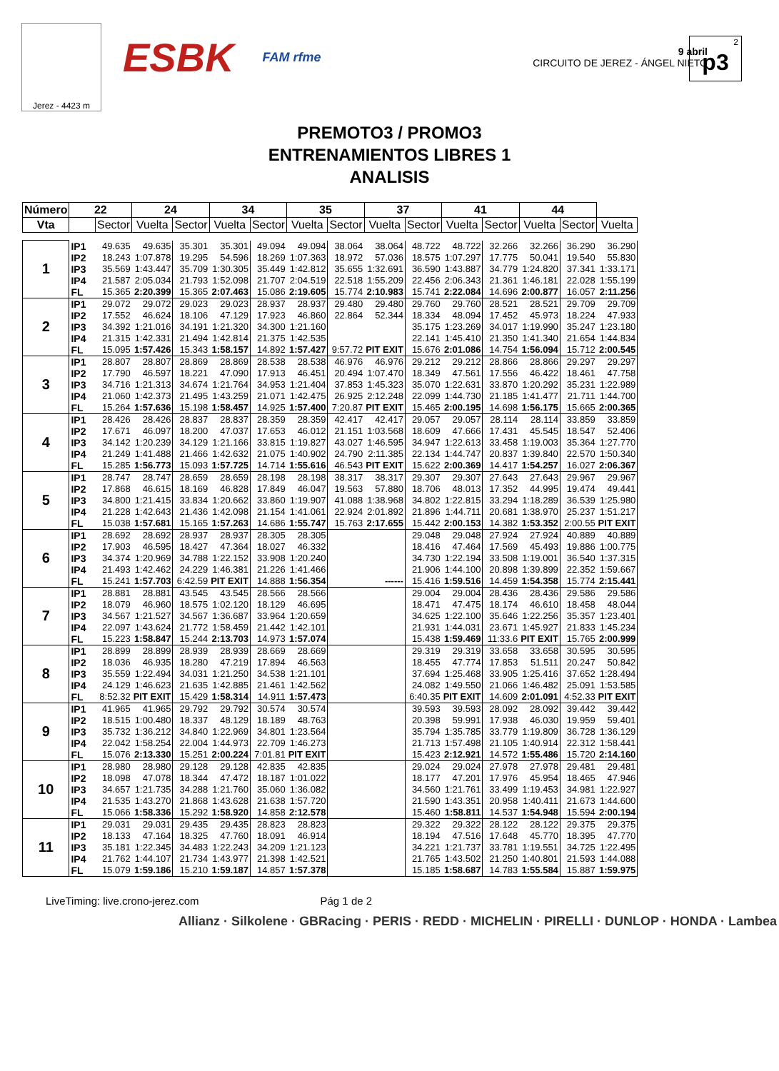Jerez - 4423 m
ESBK
FAM rfme
9 abril
CIRCUITO DE JEREZ - ÁNGEL NIETO
p3<sup>2</sup>
PREMOTO3 / PROMO3
ENTRENAMIENTOS LIBRES 1
ANALISIS
| Número | 22 | | 24 | | 34 | | 35 | | 37 | | 41 | | 44 | | |
| --- | --- | --- | --- | --- | --- | --- | --- | --- | --- | --- | --- | --- | --- | --- | --- |
| Vta | | Sector | Vuelta | Sector | Vuelta | Sector | Vuelta | Sector | Vuelta | Sector | Vuelta | Sector | Vuelta | Sector | Vuelta |
| 1 | IP1 | 49.635 | 49.635 | 35.301 | 35.301 | 49.094 | 49.094 | 38.064 | 38.064 | 48.722 | 48.722 | 32.266 | 32.266 | 36.290 | 36.290 |
| | IP2 | 18.243 | 1:07.878 | 19.295 | 54.596 | 18.269 | 1:07.363 | 18.972 | 57.036 | 18.575 | 1:07.297 | 17.775 | 50.041 | 19.540 | 55.830 |
| | IP3 | 35.569 | 1:43.447 | 35.709 | 1:30.305 | 35.449 | 1:42.812 | 35.655 | 1:32.691 | 36.590 | 1:43.887 | 34.779 | 1:24.820 | 37.341 | 1:33.171 |
| | IP4 | 21.587 | 2:05.034 | 21.793 | 1:52.098 | 21.707 | 2:04.519 | 22.518 | 1:55.209 | 22.456 | 2:06.343 | 21.361 | 1:46.181 | 22.028 | 1:55.199 |
| | FL | 15.365 | 2:20.399 | 15.365 | 2:07.463 | 15.086 | 2:19.605 | 15.774 | 2:10.983 | 15.741 | 2:22.084 | 14.696 | 2:00.877 | 16.057 | 2:11.256 |
| 2 | IP1 | 29.072 | 29.072 | 29.023 | 29.023 | 28.937 | 28.937 | 29.480 | 29.480 | 29.760 | 29.760 | 28.521 | 28.521 | 29.709 | 29.709 |
| | IP2 | 17.552 | 46.624 | 18.106 | 47.129 | 17.923 | 46.860 | 22.864 | 52.344 | 18.334 | 48.094 | 17.452 | 45.973 | 18.224 | 47.933 |
| | IP3 | 34.392 | 1:21.016 | 34.191 | 1:21.320 | 34.300 | 1:21.160 | | | 35.175 | 1:23.269 | 34.017 | 1:19.990 | 35.247 | 1:23.180 |
| | IP4 | 21.315 | 1:42.331 | 21.494 | 1:42.814 | 21.375 | 1:42.535 | | | 22.141 | 1:45.410 | 21.350 | 1:41.340 | 21.654 | 1:44.834 |
| | FL | 15.095 | 1:57.426 | 15.343 | 1:58.157 | 14.892 | 1:57.427 | 9:57.72 | PIT EXIT | 15.676 | 2:01.086 | 14.754 | 1:56.094 | 15.712 | 2:00.545 |
| 3 | IP1 | 28.807 | 28.807 | 28.869 | 28.869 | 28.538 | 28.538 | 46.976 | 46.976 | 29.212 | 29.212 | 28.866 | 28.866 | 29.297 | 29.297 |
| | IP2 | 17.790 | 46.597 | 18.221 | 47.090 | 17.913 | 46.451 | 20.494 | 1:07.470 | 18.349 | 47.561 | 17.556 | 46.422 | 18.461 | 47.758 |
| | IP3 | 34.716 | 1:21.313 | 34.674 | 1:21.764 | 34.953 | 1:21.404 | 37.853 | 1:45.323 | 35.070 | 1:22.631 | 33.870 | 1:20.292 | 35.231 | 1:22.989 |
| | IP4 | 21.060 | 1:42.373 | 21.495 | 1:43.259 | 21.071 | 1:42.475 | 26.925 | 2:12.248 | 22.099 | 1:44.730 | 21.185 | 1:41.477 | 21.711 | 1:44.700 |
| | FL | 15.264 | 1:57.636 | 15.198 | 1:58.457 | 14.925 | 1:57.400 | 7:20.87 | PIT EXIT | 15.465 | 2:00.195 | 14.698 | 1:56.175 | 15.665 | 2:00.365 |
| 4 | IP1 | 28.426 | 28.426 | 28.837 | 28.837 | 28.359 | 28.359 | 42.417 | 42.417 | 29.057 | 29.057 | 28.114 | 28.114 | 33.859 | 33.859 |
| | IP2 | 17.671 | 46.097 | 18.200 | 47.037 | 17.653 | 46.012 | 21.151 | 1:03.568 | 18.609 | 47.666 | 17.431 | 45.545 | 18.547 | 52.406 |
| | IP3 | 34.142 | 1:20.239 | 34.129 | 1:21.166 | 33.815 | 1:19.827 | 43.027 | 1:46.595 | 34.947 | 1:22.613 | 33.458 | 1:19.003 | 35.364 | 1:27.770 |
| | IP4 | 21.249 | 1:41.488 | 21.466 | 1:42.632 | 21.075 | 1:40.902 | 24.790 | 2:11.385 | 22.134 | 1:44.747 | 20.837 | 1:39.840 | 22.570 | 1:50.340 |
| | FL | 15.285 | 1:56.773 | 15.093 | 1:57.725 | 14.714 | 1:55.616 | 46.543 | PIT EXIT | 15.622 | 2:00.369 | 14.417 | 1:54.257 | 16.027 | 2:06.367 |
| 5 | IP1 | 28.747 | 28.747 | 28.659 | 28.659 | 28.198 | 28.198 | 38.317 | 38.317 | 29.307 | 29.307 | 27.643 | 27.643 | 29.967 | 29.967 |
| | IP2 | 17.868 | 46.615 | 18.169 | 46.828 | 17.849 | 46.047 | 19.563 | 57.880 | 18.706 | 48.013 | 17.352 | 44.995 | 19.474 | 49.441 |
| | IP3 | 34.800 | 1:21.415 | 33.834 | 1:20.662 | 33.860 | 1:19.907 | 41.088 | 1:38.968 | 34.802 | 1:22.815 | 33.294 | 1:18.289 | 36.539 | 1:25.980 |
| | IP4 | 21.228 | 1:42.643 | 21.436 | 1:42.098 | 21.154 | 1:41.061 | 22.924 | 2:01.892 | 21.896 | 1:44.711 | 20.681 | 1:38.970 | 25.237 | 1:51.217 |
| | FL | 15.038 | 1:57.681 | 15.165 | 1:57.263 | 14.686 | 1:55.747 | 15.763 | 2:17.655 | 15.442 | 2:00.153 | 14.382 | 1:53.352 | 2:00.55 | PIT EXIT |
| 6 | IP1 | 28.692 | 28.692 | 28.937 | 28.937 | 28.305 | 28.305 | | | 29.048 | 29.048 | 27.924 | 27.924 | 40.889 | 40.889 |
| | IP2 | 17.903 | 46.595 | 18.427 | 47.364 | 18.027 | 46.332 | | | 18.416 | 47.464 | 17.569 | 45.493 | 19.886 | 1:00.775 |
| | IP3 | 34.374 | 1:20.969 | 34.788 | 1:22.152 | 33.908 | 1:20.240 | | | 34.730 | 1:22.194 | 33.508 | 1:19.001 | 36.540 | 1:37.315 |
| | IP4 | 21.493 | 1:42.462 | 24.229 | 1:46.381 | 21.226 | 1:41.466 | | | 21.906 | 1:44.100 | 20.898 | 1:39.899 | 22.352 | 1:59.667 |
| | FL | 15.241 | 1:57.703 | 6:42.59 | PIT EXIT | 14.888 | 1:56.354 | | ------ | 15.416 | 1:59.516 | 14.459 | 1:54.358 | 15.774 | 2:15.441 |
| 7 | IP1 | 28.881 | 28.881 | 43.545 | 43.545 | 28.566 | 28.566 | | | 29.004 | 29.004 | 28.436 | 28.436 | 29.586 | 29.586 |
| | IP2 | 18.079 | 46.960 | 18.575 | 1:02.120 | 18.129 | 46.695 | | | 18.471 | 47.475 | 18.174 | 46.610 | 18.458 | 48.044 |
| | IP3 | 34.567 | 1:21.527 | 34.567 | 1:36.687 | 33.964 | 1:20.659 | | | 34.625 | 1:22.100 | 35.646 | 1:22.256 | 35.357 | 1:23.401 |
| | IP4 | 22.097 | 1:43.624 | 21.772 | 1:58.459 | 21.442 | 1:42.101 | | | 21.931 | 1:44.031 | 23.671 | 1:45.927 | 21.833 | 1:45.234 |
| | FL | 15.223 | 1:58.847 | 15.244 | 2:13.703 | 14.973 | 1:57.074 | | | 15.438 | 1:59.469 | 11:33.6 | PIT EXIT | 15.765 | 2:00.999 |
| 8 | IP1 | 28.899 | 28.899 | 28.939 | 28.939 | 28.669 | 28.669 | | | 29.319 | 29.319 | 33.658 | 33.658 | 30.595 | 30.595 |
| | IP2 | 18.036 | 46.935 | 18.280 | 47.219 | 17.894 | 46.563 | | | 18.455 | 47.774 | 17.853 | 51.511 | 20.247 | 50.842 |
| | IP3 | 35.559 | 1:22.494 | 34.031 | 1:21.250 | 34.538 | 1:21.101 | | | 37.694 | 1:25.468 | 33.905 | 1:25.416 | 37.652 | 1:28.494 |
| | IP4 | 24.129 | 1:46.623 | 21.635 | 1:42.885 | 21.461 | 1:42.562 | | | 24.082 | 1:49.550 | 21.066 | 1:46.482 | 25.091 | 1:53.585 |
| | FL | 8:52.32 | PIT EXIT | 15.429 | 1:58.314 | 14.911 | 1:57.473 | | | 6:40.35 | PIT EXIT | 14.609 | 2:01.091 | 4:52.33 | PIT EXIT |
| 9 | IP1 | 41.965 | 41.965 | 29.792 | 29.792 | 30.574 | 30.574 | | | 39.593 | 39.593 | 28.092 | 28.092 | 39.442 | 39.442 |
| | IP2 | 18.515 | 1:00.480 | 18.337 | 48.129 | 18.189 | 48.763 | | | 20.398 | 59.991 | 17.938 | 46.030 | 19.959 | 59.401 |
| | IP3 | 35.732 | 1:36.212 | 34.840 | 1:22.969 | 34.801 | 1:23.564 | | | 35.794 | 1:35.785 | 33.779 | 1:19.809 | 36.728 | 1:36.129 |
| | IP4 | 22.042 | 1:58.254 | 22.004 | 1:44.973 | 22.709 | 1:46.273 | | | 21.713 | 1:57.498 | 21.105 | 1:40.914 | 22.312 | 1:58.441 |
| | FL | 15.076 | 2:13.330 | 15.251 | 2:00.224 | 7:01.81 | PIT EXIT | | | 15.423 | 2:12.921 | 14.572 | 1:55.486 | 15.720 | 2:14.160 |
| 10 | IP1 | 28.980 | 28.980 | 29.128 | 29.128 | 42.835 | 42.835 | | | 29.024 | 29.024 | 27.978 | 27.978 | 29.481 | 29.481 |
| | IP2 | 18.098 | 47.078 | 18.344 | 47.472 | 18.187 | 1:01.022 | | | 18.177 | 47.201 | 17.976 | 45.954 | 18.465 | 47.946 |
| | IP3 | 34.657 | 1:21.735 | 34.288 | 1:21.760 | 35.060 | 1:36.082 | | | 34.560 | 1:21.761 | 33.499 | 1:19.453 | 34.981 | 1:22.927 |
| | IP4 | 21.535 | 1:43.270 | 21.868 | 1:43.628 | 21.638 | 1:57.720 | | | 21.590 | 1:43.351 | 20.958 | 1:40.411 | 21.673 | 1:44.600 |
| | FL | 15.066 | 1:58.336 | 15.292 | 1:58.920 | 14.858 | 2:12.578 | | | 15.460 | 1:58.811 | 14.537 | 1:54.948 | 15.594 | 2:00.194 |
| 11 | IP1 | 29.031 | 29.031 | 29.435 | 29.435 | 28.823 | 28.823 | | | 29.322 | 29.322 | 28.122 | 28.122 | 29.375 | 29.375 |
| | IP2 | 18.133 | 47.164 | 18.325 | 47.760 | 18.091 | 46.914 | | | 18.194 | 47.516 | 17.648 | 45.770 | 18.395 | 47.770 |
| | IP3 | 35.181 | 1:22.345 | 34.483 | 1:22.243 | 34.209 | 1:21.123 | | | 34.221 | 1:21.737 | 33.781 | 1:19.551 | 34.725 | 1:22.495 |
| | IP4 | 21.762 | 1:44.107 | 21.734 | 1:43.977 | 21.398 | 1:42.521 | | | 21.765 | 1:43.502 | 21.250 | 1:40.801 | 21.593 | 1:44.088 |
| | FL | 15.079 | 1:59.186 | 15.210 | 1:59.187 | 14.857 | 1:57.378 | | | 15.185 | 1:58.687 | 14.783 | 1:55.584 | 15.887 | 1:59.975 |
LiveTiming: live.crono-jerez.com Pág 1 de 2
Allianz · Silkolene · GBRacing · PERIS · REDD · MICHELIN · PIRELLI · DUNLOP · HONDA · Lambea